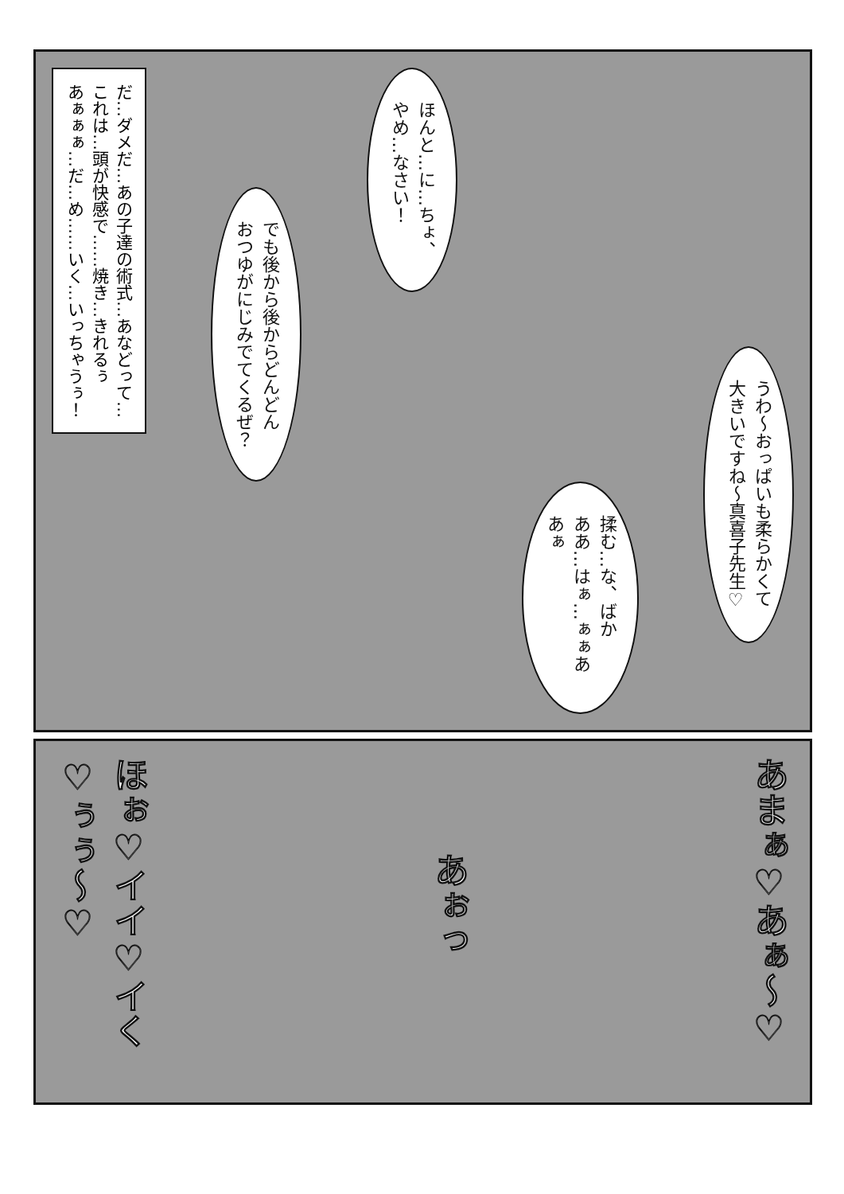うわ～おっぱいも柔らかくて
大きいですね～真喜子先生♡
揉む…な、ばか
ああ…はぁ…ぁぁああぁ
ほんと…に…ちょ、
やめ…なさい！
でも後から後からどんどん
おつゆがにじみでてくるぜ？
だ…ダメだ…あの子達の術式…あなどって…
これは…頭が快感で……焼き…きれるぅ
あぁぁぁ…だ…め……いく…いっちゃうぅ！
あまぁ♡あぁ～♡
あぉっ
ほぉ♡イイ♡イく♡ぅぅ～♡